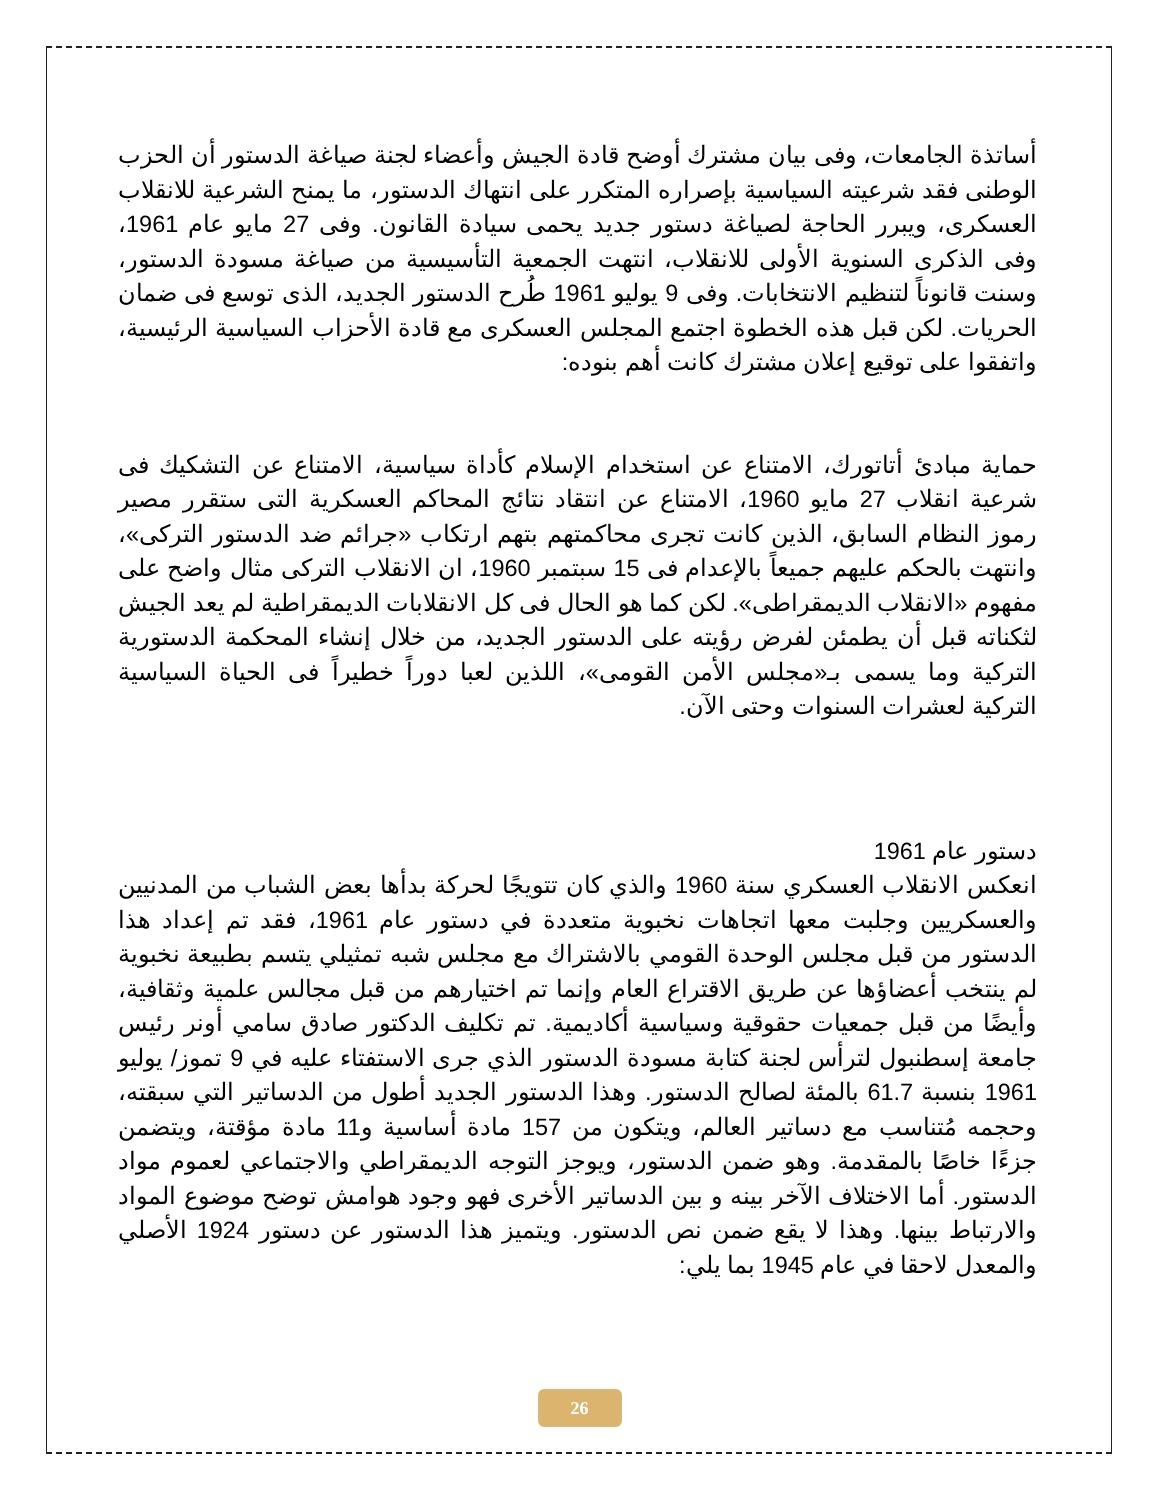أساتذة الجامعات، وفى بيان مشترك أوضح قادة الجيش وأعضاء لجنة صياغة الدستور أن الحزب الوطنى فقد شرعيته السياسية بإصراره المتكرر على انتهاك الدستور، ما يمنح الشرعية للانقلاب العسكرى، ويبرر الحاجة لصياغة دستور جديد يحمى سيادة القانون. وفى 27 مايو عام 1961، وفى الذكرى السنوية الأولى للانقلاب، انتهت الجمعية التأسيسية من صياغة مسودة الدستور، وسنت قانوناً لتنظيم الانتخابات. وفى 9 يوليو 1961 طُرح الدستور الجديد، الذى توسع فى ضمان الحريات. لكن قبل هذه الخطوة اجتمع المجلس العسكرى مع قادة الأحزاب السياسية الرئيسية، واتفقوا على توقيع إعلان مشترك كانت أهم بنوده:
حماية مبادئ أتاتورك، الامتناع عن استخدام الإسلام كأداة سياسية، الامتناع عن التشكيك فى شرعية انقلاب 27 مايو 1960، الامتناع عن انتقاد نتائج المحاكم العسكرية التى ستقرر مصير رموز النظام السابق، الذين كانت تجرى محاكمتهم بتهم ارتكاب «جرائم ضد الدستور التركى»، وانتهت بالحكم عليهم جميعاً بالإعدام فى 15 سبتمبر 1960، ان الانقلاب التركى مثال واضح على مفهوم «الانقلاب الديمقراطى». لكن كما هو الحال فى كل الانقلابات الديمقراطية لم يعد الجيش لثكناته قبل أن يطمئن لفرض رؤيته على الدستور الجديد، من خلال إنشاء المحكمة الدستورية التركية وما يسمى بـ«مجلس الأمن القومى»، اللذين لعبا دوراً خطيراً فى الحياة السياسية التركية لعشرات السنوات وحتى الآن.
دستور عام 1961
انعكس الانقلاب العسكري سنة 1960 والذي كان تتويجًا لحركة بدأها بعض الشباب من المدنيين والعسكريين وجلبت معها اتجاهات نخبوية متعددة في دستور عام 1961، فقد تم إعداد هذا الدستور من قبل مجلس الوحدة القومي بالاشتراك مع مجلس شبه تمثيلي يتسم بطبيعة نخبوية لم ينتخب أعضاؤها عن طريق الاقتراع العام وإنما تم اختيارهم من قبل مجالس علمية وثقافية، وأيضًا من قبل جمعيات حقوقية وسياسية أكاديمية. تم تكليف الدكتور صادق سامي أونر رئيس جامعة إسطنبول لترأس لجنة كتابة مسودة الدستور الذي جرى الاستفتاء عليه في 9 تموز/ يوليو 1961 بنسبة 61.7 بالمئة لصالح الدستور. وهذا الدستور الجديد أطول من الدساتير التي سبقته، وحجمه مُتناسب مع دساتير العالم، ويتكون من 157 مادة أساسية و11 مادة مؤقتة، ويتضمن جزءًا خاصًا بالمقدمة. وهو ضمن الدستور، ويوجز التوجه الديمقراطي والاجتماعي لعموم مواد الدستور. أما الاختلاف الآخر بينه و بين الدساتير الأخرى فهو وجود هوامش توضح موضوع المواد والارتباط بينها. وهذا لا يقع ضمن نص الدستور. ويتميز هذا الدستور عن دستور 1924 الأصلي والمعدل لاحقا في عام 1945 بما يلي:
26